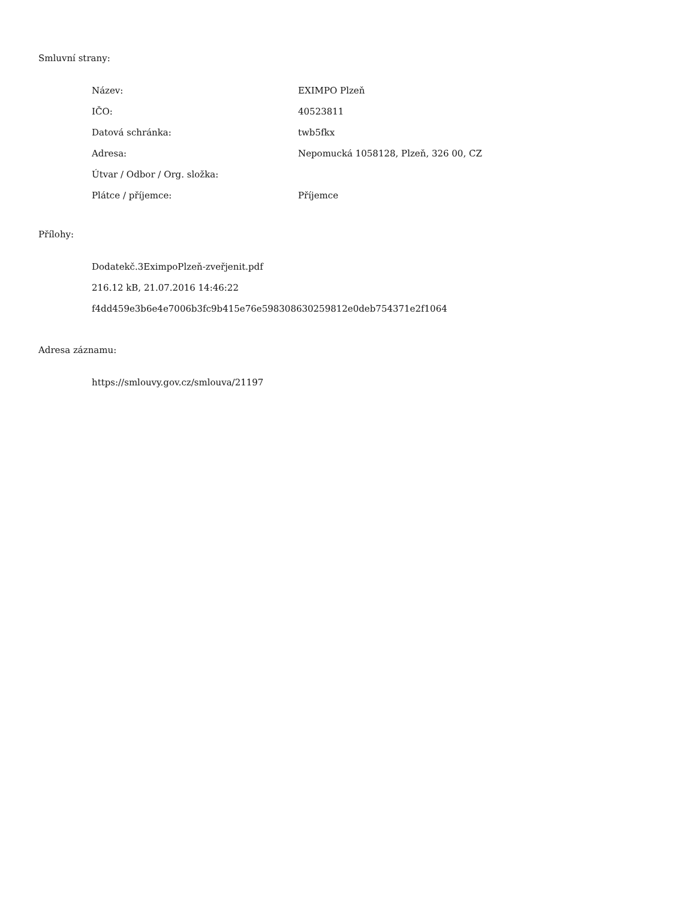Smluvní strany:
| Název: | EXIMPO Plzeň |
| IČO: | 40523811 |
| Datová schránka: | twb5fkx |
| Adresa: | Nepomucká 1058128, Plzeň, 326 00, CZ |
| Útvar / Odbor / Org. složka: | |
| Plátce / příjemce: | Příjemce |
Přílohy:
Dodatekč.3EximpoPlzeň-zveřjenit.pdf
216.12 kB, 21.07.2016 14:46:22
f4dd459e3b6e4e7006b3fc9b415e76e598308630259812e0deb754371e2f1064
Adresa záznamu:
https://smlouvy.gov.cz/smlouva/21197